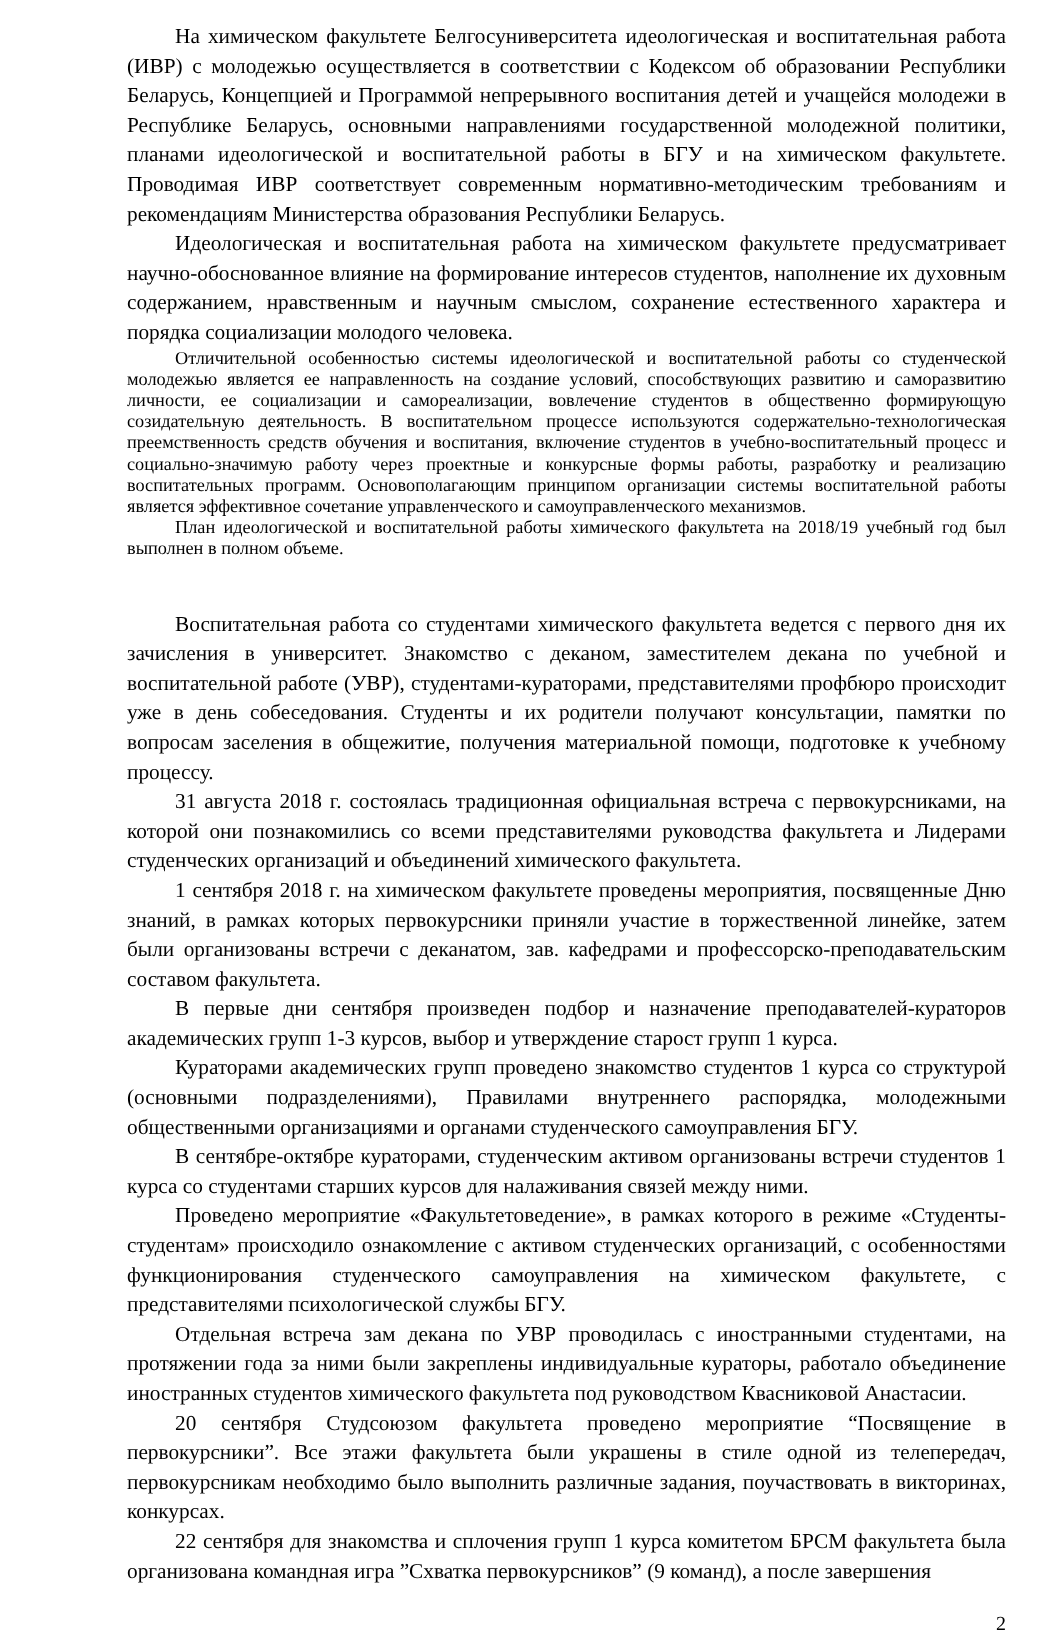На химическом факультете Белгосуниверситета идеологическая и воспитательная работа (ИВР) с молодежью осуществляется в соответствии с Кодексом об образовании Республики Беларусь, Концепцией и Программой непрерывного воспитания детей и учащейся молодежи в Республике Беларусь, основными направлениями государственной молодежной политики, планами идеологической и воспитательной работы в БГУ и на химическом факультете. Проводимая ИВР соответствует современным нормативно-методическим требованиям и рекомендациям Министерства образования Республики Беларусь.
Идеологическая и воспитательная работа на химическом факультете предусматривает научно-обоснованное влияние на формирование интересов студентов, наполнение их духовным содержанием, нравственным и научным смыслом, сохранение естественного характера и порядка социализации молодого человека.
Отличительной особенностью системы идеологической и воспитательной работы со студенческой молодежью является ее направленность на создание условий, способствующих развитию и саморазвитию личности, ее социализации и самореализации, вовлечение студентов в общественно формирующую созидательную деятельность. В воспитательном процессе используются содержательно-технологическая преемственность средств обучения и воспитания, включение студентов в учебно-воспитательный процесс и социально-значимую работу через проектные и конкурсные формы работы, разработку и реализацию воспитательных программ. Основополагающим принципом организации системы воспитательной работы является эффективное сочетание управленческого и самоуправленческого механизмов.
План идеологической и воспитательной работы химического факультета на 2018/19 учебный год был выполнен в полном объеме.
Воспитательная работа со студентами химического факультета ведется с первого дня их зачисления в университет. Знакомство с деканом, заместителем декана по учебной и воспитательной работе (УВР), студентами-кураторами, представителями профбюро происходит уже в день собеседования. Студенты и их родители получают консультации, памятки по вопросам заселения в общежитие, получения материальной помощи, подготовке к учебному процессу.
31 августа 2018 г. состоялась традиционная официальная встреча с первокурсниками, на которой они познакомились со всеми представителями руководства факультета и Лидерами студенческих организаций и объединений химического факультета.
1 сентября 2018 г. на химическом факультете проведены мероприятия, посвященные Дню знаний, в рамках которых первокурсники приняли участие в торжественной линейке, затем были организованы встречи с деканатом, зав. кафедрами и профессорско-преподавательским составом факультета.
В первые дни сентября произведен подбор и назначение преподавателей-кураторов академических групп 1-3 курсов, выбор и утверждение старост групп 1 курса.
Кураторами академических групп проведено знакомство студентов 1 курса со структурой (основными подразделениями), Правилами внутреннего распорядка, молодежными общественными организациями и органами студенческого самоуправления БГУ.
В сентябре-октябре кураторами, студенческим активом организованы встречи студентов 1 курса со студентами старших курсов для налаживания связей между ними.
Проведено мероприятие «Факультетоведение», в рамках которого в режиме «Студенты-студентам» происходило ознакомление с активом студенческих организаций, с особенностями функционирования студенческого самоуправления на химическом факультете, с представителями психологической службы БГУ.
Отдельная встреча зам декана по УВР проводилась с иностранными студентами, на протяжении года за ними были закреплены индивидуальные кураторы, работало объединение иностранных студентов химического факультета под руководством Квасниковой Анастасии.
20 сентября Студсоюзом факультета проведено мероприятие “Посвящение в первокурсники”. Все этажи факультета были украшены в стиле одной из телепередач, первокурсникам необходимо было выполнить различные задания, поучаствовать в викторинах, конкурсах.
22 сентября для знакомства и сплочения групп 1 курса комитетом БРСМ факультета была организована командная игра ”Схватка первокурсников” (9 команд), а после завершения
2